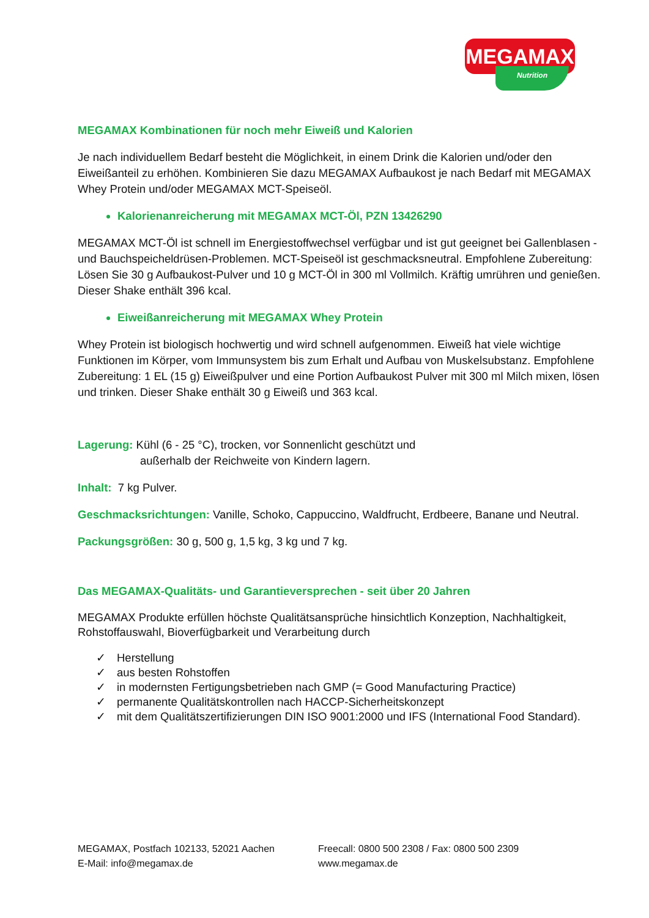MEGAMAX
Nutrition
MEGAMAX Kombinationen für noch mehr Eiweiß und Kalorien
Je nach individuellem Bedarf besteht die Möglichkeit, in einem Drink die Kalorien und/oder den Eiweißanteil zu erhöhen. Kombinieren Sie dazu MEGAMAX Aufbaukost je nach Bedarf mit MEGAMAX Whey Protein und/oder MEGAMAX MCT-Speiseöl.
Kalorienanreicherung mit MEGAMAX MCT-Öl, PZN 13426290
MEGAMAX MCT-Öl ist schnell im Energiestoffwechsel verfügbar und ist gut geeignet bei Gallenblasen - und Bauchspeicheldrüsen-Problemen. MCT-Speiseöl ist geschmacksneutral. Empfohlene Zubereitung: Lösen Sie 30 g Aufbaukost-Pulver und 10 g MCT-Öl in 300 ml Vollmilch. Kräftig umrühren und genießen. Dieser Shake enthält 396 kcal.
Eiweißanreicherung mit MEGAMAX Whey Protein
Whey Protein ist biologisch hochwertig und wird schnell aufgenommen. Eiweiß hat viele wichtige Funktionen im Körper, vom Immunsystem bis zum Erhalt und Aufbau von Muskelsubstanz. Empfohlene Zubereitung: 1 EL (15 g) Eiweißpulver und eine Portion Aufbaukost Pulver mit 300 ml Milch mixen, lösen und trinken. Dieser Shake enthält 30 g Eiweiß und 363 kcal.
Lagerung: Kühl (6 - 25 °C), trocken, vor Sonnenlicht geschützt und
außerhalb der Reichweite von Kindern lagern.
Inhalt: 7 kg Pulver.
Geschmacksrichtungen: Vanille, Schoko, Cappuccino, Waldfrucht, Erdbeere, Banane und Neutral.
Packungsgrößen: 30 g, 500 g, 1,5 kg, 3 kg und 7 kg.
Das MEGAMAX-Qualitäts- und Garantieversprechen - seit über 20 Jahren
MEGAMAX Produkte erfüllen höchste Qualitätsansprüche hinsichtlich Konzeption, Nachhaltigkeit, Rohstoffauswahl, Bioverfügbarkeit und Verarbeitung durch
✓ Herstellung
✓ aus besten Rohstoffen
✓ in modernsten Fertigungsbetrieben nach GMP (= Good Manufacturing Practice)
✓ permanente Qualitätskontrollen nach HACCP-Sicherheitskonzept
✓ mit dem Qualitätszertifizierungen DIN ISO 9001:2000 und IFS (International Food Standard).
MEGAMAX, Postfach 102133, 52021 Aachen
Freecall: 0800 500 2308 / Fax: 0800 500 2309
E-Mail: info@megamax.de
www.megamax.de